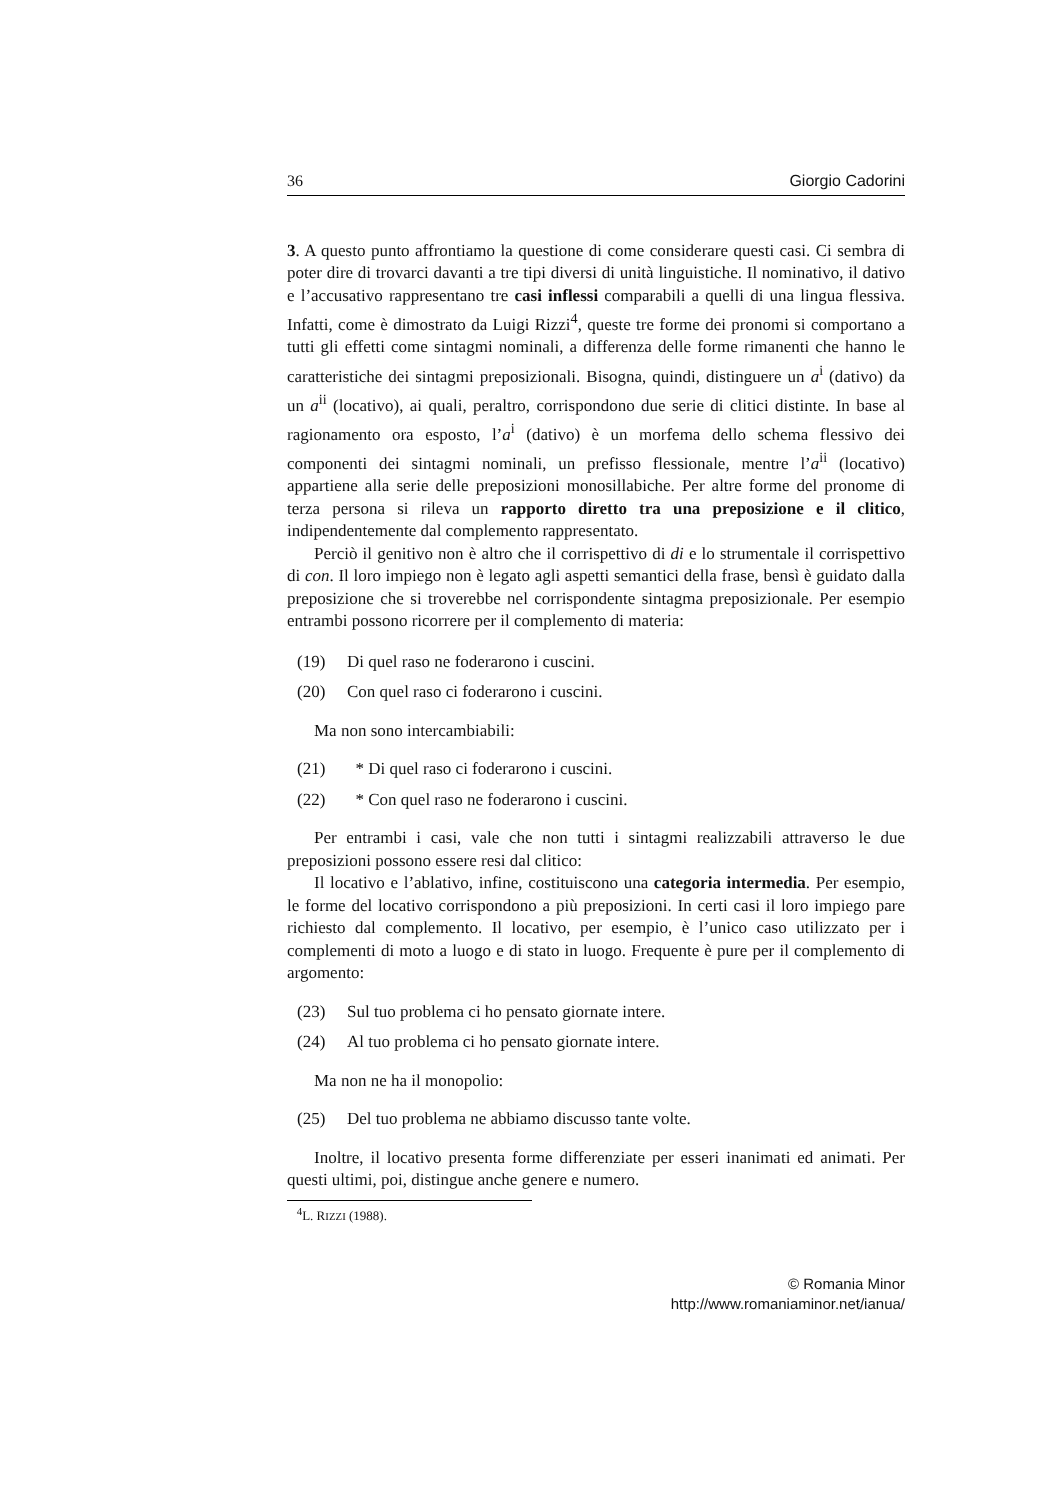36 Giorgio Cadorini
3. A questo punto affrontiamo la questione di come considerare questi casi. Ci sembra di poter dire di trovarci davanti a tre tipi diversi di unità linguistiche. Il nominativo, il dativo e l’accusativo rappresentano tre casi inflessi comparabili a quelli di una lingua flessiva. Infatti, come è dimostrato da Luigi Rizzi<sup>4</sup>, queste tre forme dei pronomi si comportano a tutti gli effetti come sintagmi nominali, a differenza delle forme rimanenti che hanno le caratteristiche dei sintagmi preposizionali. Bisogna, quindi, distinguere un a<sup>i</sup> (dativo) da un a<sup>ii</sup> (locativo), ai quali, peraltro, corrispondono due serie di clitici distinte. In base al ragionamento ora esposto, l’a<sup>i</sup> (dativo) è un morfema dello schema flessivo dei componenti dei sintagmi nominali, un prefisso flessionale, mentre l’a<sup>ii</sup> (locativo) appartiene alla serie delle preposizioni monosillabiche. Per altre forme del pronome di terza persona si rileva un rapporto diretto tra una preposizione e il clitico, indipendentemente dal complemento rappresentato.
Perciò il genitivo non è altro che il corrispettivo di di e lo strumentale il corrispettivo di con. Il loro impiego non è legato agli aspetti semantici della frase, bensì è guidato dalla preposizione che si troverebbe nel corrispondente sintagma preposizionale. Per esempio entrambi possono ricorrere per il complemento di materia:
(19) Di quel raso ne foderarono i cuscini.
(20) Con quel raso ci foderarono i cuscini.
Ma non sono intercambiabili:
(21) * Di quel raso ci foderarono i cuscini.
(22) * Con quel raso ne foderarono i cuscini.
Per entrambi i casi, vale che non tutti i sintagmi realizzabili attraverso le due preposizioni possono essere resi dal clitico:
Il locativo e l’ablativo, infine, costituiscono una categoria intermedia. Per esempio, le forme del locativo corrispondono a più preposizioni. In certi casi il loro impiego pare richiesto dal complemento. Il locativo, per esempio, è l’unico caso utilizzato per i complementi di moto a luogo e di stato in luogo. Frequente è pure per il complemento di argomento:
(23) Sul tuo problema ci ho pensato giornate intere.
(24) Al tuo problema ci ho pensato giornate intere.
Ma non ne ha il monopolio:
(25) Del tuo problema ne abbiamo discusso tante volte.
Inoltre, il locativo presenta forme differenziate per esseri inanimati ed animati. Per questi ultimi, poi, distingue anche genere e numero.
<sup>4</sup> L. RIZZI (1988).
© Romania Minor
http://www.romaniaminor.net/ianua/